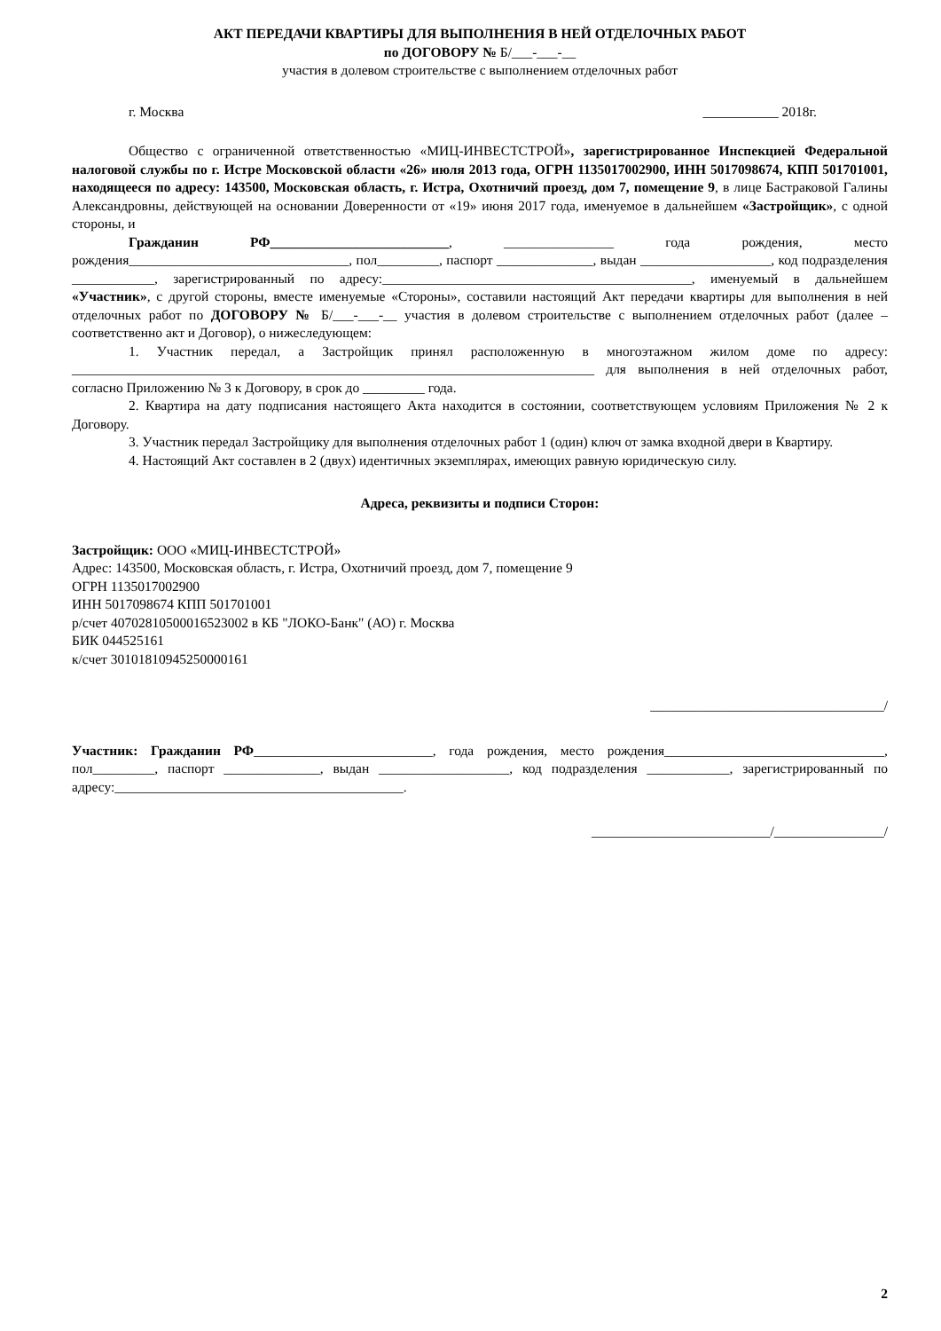АКТ ПЕРЕДАЧИ КВАРТИРЫ ДЛЯ ВЫПОЛНЕНИЯ В НЕЙ ОТДЕЛОЧНЫХ РАБОТ
по ДОГОВОРУ № Б/___-___-__
участия в долевом строительстве с выполнением отделочных работ
г. Москва ___________ 2018г.
Общество с ограниченной ответственностью «МИЦ-ИНВЕСТСТРОЙ», зарегистрированное Инспекцией Федеральной налоговой службы по г. Истре Московской области «26» июля 2013 года, ОГРН 1135017002900, ИНН 5017098674, КПП 501701001, находящееся по адресу: 143500, Московская область, г. Истра, Охотничий проезд, дом 7, помещение 9, в лице Бастраковой Галины Александровны, действующей на основании Доверенности от «19» июня 2017 года, именуемое в дальнейшем «Застройщик», с одной стороны, и
Гражданин РФ__________________________, ________________ года рождения, место рождения________________________________, пол_________, паспорт ______________, выдан ___________________, код подразделения ____________, зарегистрированный по адресу:_____________________________________________, именуемый в дальнейшем «Участник», с другой стороны, вместе именуемые «Стороны», составили настоящий Акт передачи квартиры для выполнения в ней отделочных работ по ДОГОВОРУ № Б/___-___-__ участия в долевом строительстве с выполнением отделочных работ (далее – соответственно акт и Договор), о нижеследующем:
1. Участник передал, а Застройщик принял расположенную в многоэтажном жилом доме по адресу: ____________________________________________________________________________ для выполнения в ней отделочных работ, согласно Приложению № 3 к Договору, в срок до _________ года.
2. Квартира на дату подписания настоящего Акта находится в состоянии, соответствующем условиям Приложения № 2 к Договору.
3. Участник передал Застройщику для выполнения отделочных работ 1 (один) ключ от замка входной двери в Квартиру.
4. Настоящий Акт составлен в 2 (двух) идентичных экземплярах, имеющих равную юридическую силу.
Адреса, реквизиты и подписи Сторон:
Застройщик: ООО «МИЦ-ИНВЕСТСТРОЙ»
Адрес: 143500, Московская область, г. Истра, Охотничий проезд, дом 7, помещение 9
ОГРН 1135017002900
ИНН 5017098674 КПП 501701001
р/счет 40702810500016523002 в КБ "ЛОКО-Банк" (АО) г. Москва
БИК 044525161
к/счет 30101810945250000161
__________________________________/
Участник: Гражданин РФ__________________________, года рождения, место рождения________________________________, пол_________, паспорт ______________, выдан ___________________, код подразделения ____________, зарегистрированный по адресу:__________________________________________.
__________________________/________________/
2